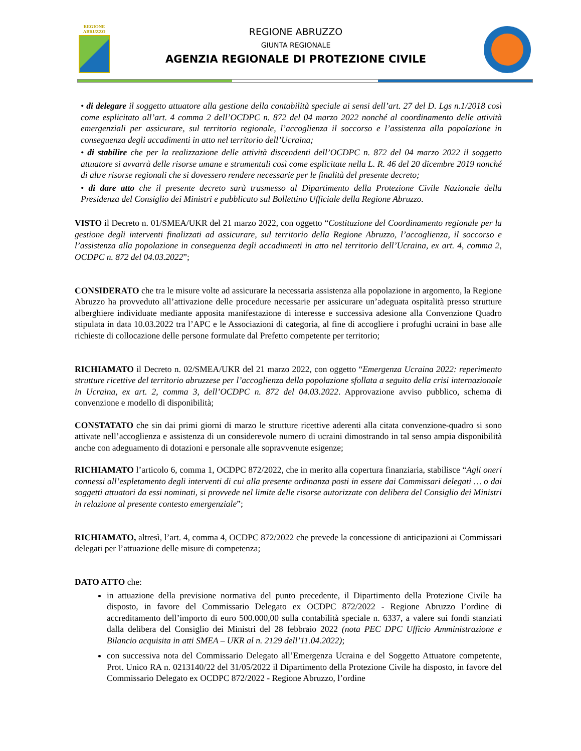REGIONE
ABRUZZO
REGIONE ABRUZZO
GIUNTA REGIONALE
AGENZIA REGIONALE DI PROTEZIONE CIVILE
• di delegare il soggetto attuatore alla gestione della contabilità speciale ai sensi dell’art. 27 del D. Lgs n.1/2018 così come esplicitato all’art. 4 comma 2 dell’OCDPC n. 872 del 04 marzo 2022 nonché al coordinamento delle attività emergenziali per assicurare, sul territorio regionale, l’accoglienza il soccorso e l’assistenza alla popolazione in conseguenza degli accadimenti in atto nel territorio dell’Ucraina;
• di stabilire che per la realizzazione delle attività discendenti dell’OCDPC n. 872 del 04 marzo 2022 il soggetto attuatore si avvarrà delle risorse umane e strumentali così come esplicitate nella L. R. 46 del 20 dicembre 2019 nonché di altre risorse regionali che si dovessero rendere necessarie per le finalità del presente decreto;
• di dare atto che il presente decreto sarà trasmesso al Dipartimento della Protezione Civile Nazionale della Presidenza del Consiglio dei Ministri e pubblicato sul Bollettino Ufficiale della Regione Abruzzo.
VISTO il Decreto n. 01/SMEA/UKR del 21 marzo 2022, con oggetto “Costituzione del Coordinamento regionale per la gestione degli interventi finalizzati ad assicurare, sul territorio della Regione Abruzzo, l’accoglienza, il soccorso e l’assistenza alla popolazione in conseguenza degli accadimenti in atto nel territorio dell’Ucraina, ex art. 4, comma 2, OCDPC n. 872 del 04.03.2022”;
CONSIDERATO che tra le misure volte ad assicurare la necessaria assistenza alla popolazione in argomento, la Regione Abruzzo ha provveduto all’attivazione delle procedure necessarie per assicurare un’adeguata ospitalità presso strutture alberghiere individuate mediante apposita manifestazione di interesse e successiva adesione alla Convenzione Quadro stipulata in data 10.03.2022 tra l’APC e le Associazioni di categoria, al fine di accogliere i profughi ucraini in base alle richieste di collocazione delle persone formulate dal Prefetto competente per territorio;
RICHIAMATO il Decreto n. 02/SMEA/UKR del 21 marzo 2022, con oggetto “Emergenza Ucraina 2022: reperimento strutture ricettive del territorio abruzzese per l’accoglienza della popolazione sfollata a seguito della crisi internazionale in Ucraina, ex art. 2, comma 3, dell’OCDPC n. 872 del 04.03.2022. Approvazione avviso pubblico, schema di convenzione e modello di disponibilità;
CONSTATATO che sin dai primi giorni di marzo le strutture ricettive aderenti alla citata convenzione-quadro si sono attivate nell’accoglienza e assistenza di un considerevole numero di ucraini dimostrando in tal senso ampia disponibilità anche con adeguamento di dotazioni e personale alle sopravvenute esigenze;
RICHIAMATO l’articolo 6, comma 1, OCDPC 872/2022, che in merito alla copertura finanziaria, stabilisce “Agli oneri connessi all’espletamento degli interventi di cui alla presente ordinanza posti in essere dai Commissari delegati … o dai soggetti attuatori da essi nominati, si provvede nel limite delle risorse autorizzate con delibera del Consiglio dei Ministri in relazione al presente contesto emergenziale”;
RICHIAMATO, altresì, l’art. 4, comma 4, OCDPC 872/2022 che prevede la concessione di anticipazioni ai Commissari delegati per l’attuazione delle misure di competenza;
DATO ATTO che:
in attuazione della previsione normativa del punto precedente, il Dipartimento della Protezione Civile ha disposto, in favore del Commissario Delegato ex OCDPC 872/2022 - Regione Abruzzo l’ordine di accreditamento dell’importo di euro 500.000,00 sulla contabilità speciale n. 6337, a valere sui fondi stanziati dalla delibera del Consiglio dei Ministri del 28 febbraio 2022 (nota PEC DPC Ufficio Amministrazione e Bilancio acquisita in atti SMEA – UKR al n. 2129 dell’11.04.2022);
con successiva nota del Commissario Delegato all’Emergenza Ucraina e del Soggetto Attuatore competente, Prot. Unico RA n. 0213140/22 del 31/05/2022 il Dipartimento della Protezione Civile ha disposto, in favore del Commissario Delegato ex OCDPC 872/2022 - Regione Abruzzo, l’ordine